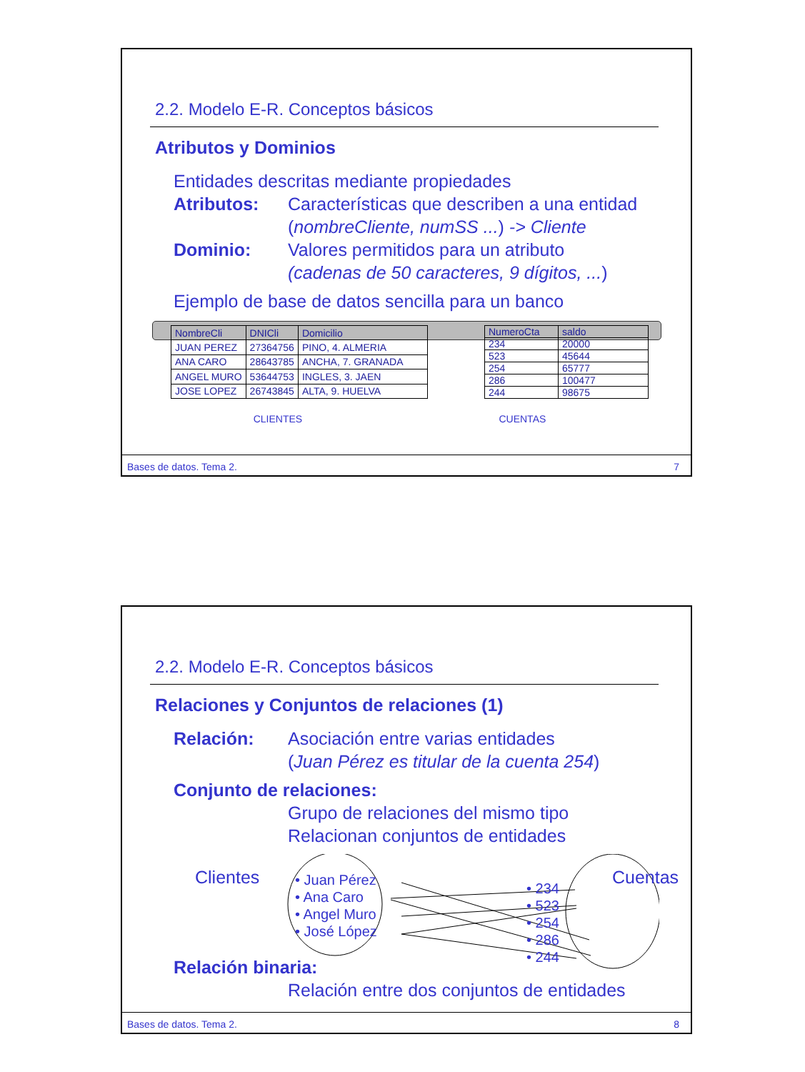2.2. Modelo E-R. Conceptos básicos
Atributos y Dominios
Entidades descritas mediante propiedades
Atributos: Características que describen a una entidad
(nombreCliente, numSS ...) -> Cliente
Dominio: Valores permitidos para un atributo
(cadenas de 50 caracteres, 9 dígitos, ...)
Ejemplo de base de datos sencilla para un banco
| NombreCli | DNICli | Domicilio |
| --- | --- | --- |
| JUAN PEREZ | 27364756 | PINO, 4. ALMERIA |
| ANA CARO | 28643785 | ANCHA, 7. GRANADA |
| ANGEL MURO | 53644753 | INGLES, 3. JAEN |
| JOSE LOPEZ | 26743845 | ALTA, 9. HUELVA |
| NumeroCta | saldo |
| --- | --- |
| 234 | 20000 |
| 523 | 45644 |
| 254 | 65777 |
| 286 | 100477 |
| 244 | 98675 |
CLIENTES CUENTAS
Bases de datos. Tema 2. 7
2.2. Modelo E-R. Conceptos básicos
Relaciones y Conjuntos de relaciones (1)
Relación: Asociación entre varias entidades
(Juan Pérez es titular de la cuenta 254)
Conjunto de relaciones:
Grupo de relaciones del mismo tipo
Relacionan conjuntos de entidades
Clientes
• Juan Pérez
• Ana Caro
• Angel Muro
• José López
• 234
• 523
• 254
• 286
• 244
Cuentas
Relación binaria:
Relación entre dos conjuntos de entidades
Bases de datos. Tema 2. 8